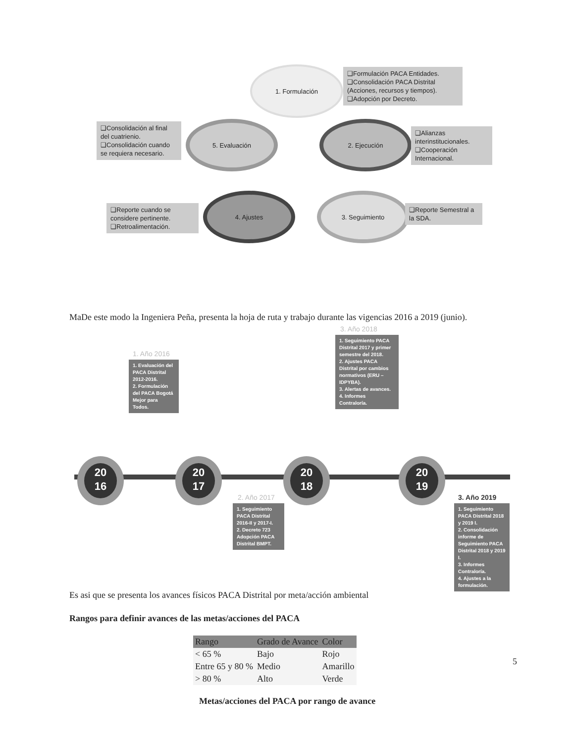1. Formulación
❑Formulación PACA Entidades.
❑Consolidación PACA Distrital (Acciones, recursos y tiempos).
❑Adopción por Decreto.
2. Ejecución
❑Alianzas interinstitucionales.
❑Cooperación Internacional.
5. Evaluación
❑Consolidación al final del cuatrienio.
❑Consolidación cuando se requiera necesario.
3. Seguimiento
❑Reporte Semestral a la SDA.
4. Ajustes
❑Reporte cuando se considere pertinente.
❑Retroalimentación.
MaDe este modo la Ingeniera Peña, presenta la hoja de ruta y trabajo durante las vigencias 2016 a 2019 (junio).
1. Año 2016
1. Evaluación del PACA Distrital 2012-2016.
2. Formulación del PACA Bogotá Mejor para Todos.
3. Año 2018
1. Seguimiento PACA Distrital 2017 y primer semestre del 2018.
2. Ajustes PACA Distrital por cambios normativos (ERU – IDPYBA).
3. Alertas de avances.
4. Informes Contraloría.
20
16
20
17
20
18
20
19
2. Año 2017
1. Seguimiento PACA Distrital 2016-II y 2017-I.
2. Decreto 723 Adopción PACA Distrital BMPT.
3. Año 2019
1. Seguimiento PACA Distrital 2018 y 2019 I.
2. Consolidación informe de Seguimiento PACA Distrital 2018 y 2019 I.
3. Informes Contraloría.
4. Ajustes a la formulación.
Es asi que se presenta los avances físicos PACA Distrital por meta/acción ambiental
Rangos para definir avances de las metas/acciones del PACA
| Rango | Grado de Avance | Color |
| --- | --- | --- |
| < 65 % | Bajo | Rojo |
| Entre 65 y 80 % | Medio | Amarillo |
| > 80 % | Alto | Verde |
Metas/acciones del PACA por rango de avance
5